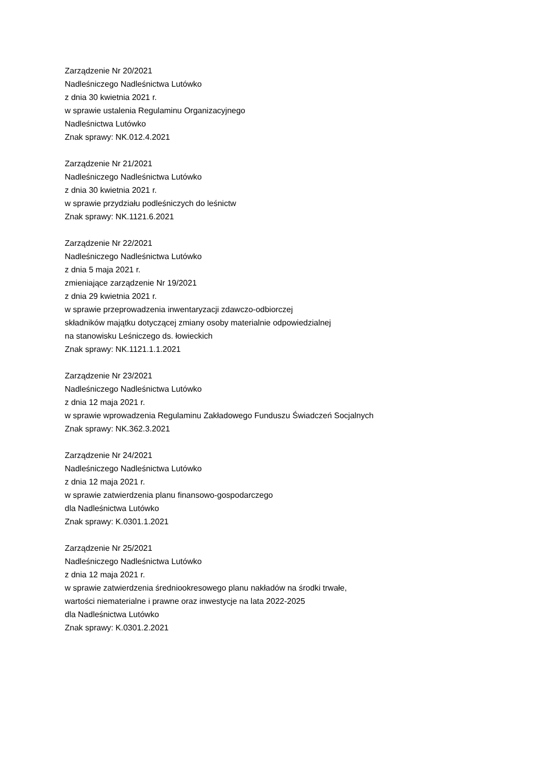Zarządzenie Nr 20/2021
Nadleśniczego Nadleśnictwa Lutówko
z dnia 30 kwietnia 2021 r.
w sprawie ustalenia Regulaminu Organizacyjnego
Nadleśnictwa Lutówko
Znak sprawy: NK.012.4.2021
Zarządzenie Nr 21/2021
Nadleśniczego Nadleśnictwa Lutówko
z dnia 30 kwietnia 2021 r.
w sprawie przydziału podleśniczych do leśnictw
Znak sprawy: NK.1121.6.2021
Zarządzenie Nr 22/2021
Nadleśniczego Nadleśnictwa Lutówko
z dnia 5 maja 2021 r.
zmieniające zarządzenie Nr 19/2021
z dnia 29 kwietnia 2021 r.
w sprawie przeprowadzenia inwentaryzacji zdawczo-odbiorczej
składników majątku dotyczącej zmiany osoby materialnie odpowiedzialnej
na stanowisku Leśniczego ds. łowieckich
Znak sprawy: NK.1121.1.1.2021
Zarządzenie Nr 23/2021
Nadleśniczego Nadleśnictwa Lutówko
z dnia 12 maja 2021 r.
w sprawie wprowadzenia Regulaminu Zakładowego Funduszu Świadczeń Socjalnych
Znak sprawy: NK.362.3.2021
Zarządzenie Nr 24/2021
Nadleśniczego Nadleśnictwa Lutówko
z dnia 12 maja 2021 r.
w sprawie zatwierdzenia planu finansowo-gospodarczego
dla Nadleśnictwa Lutówko
Znak sprawy: K.0301.1.2021
Zarządzenie Nr 25/2021
Nadleśniczego Nadleśnictwa Lutówko
z dnia 12 maja 2021 r.
w sprawie zatwierdzenia średniookresowego planu nakładów na środki trwałe,
wartości niematerialne i prawne oraz inwestycje na lata 2022-2025
dla Nadleśnictwa Lutówko
Znak sprawy: K.0301.2.2021